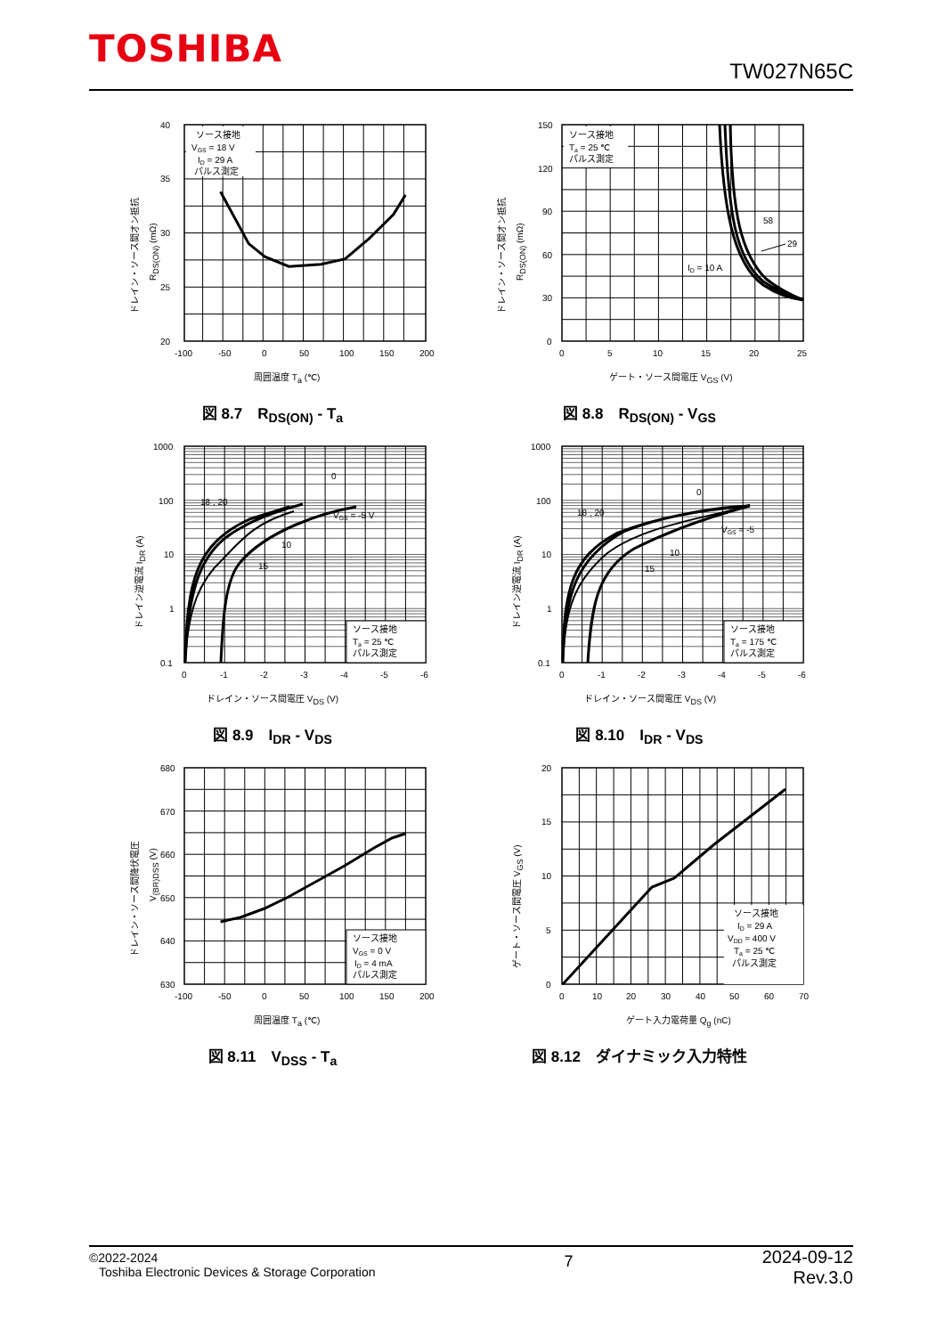TOSHIBA
TW027N65C
ソース接地
VGS = 18 V
ID = 29 A
パルス測定
40
35
30
25
20
-100
-50
0
50
100
150
200
周囲温度 Ta (℃)
ドレイン・ソース間オン抵抗
RDS(ON) (mΩ)
図 8.7　R<sub>DS(ON)</sub> - T<sub>a</sub>
ソース接地
Ta = 25 ℃
パルス測定
58
29
ID = 10 A
150
120
90
60
30
0
0
5
10
15
20
25
ゲート・ソース間電圧 VGS (V)
ドレイン・ソース間オン抵抗
RDS(ON) (mΩ)
図 8.8　R<sub>DS(ON)</sub> - V<sub>GS</sub>
ソース接地
Ta = 25 ℃
パルス測定
18 , 20
10
15
0
VGS = -5 V
1000
100
10
1
0.1
0
-1
-2
-3
-4
-5
-6
ドレイン・ソース間電圧 VDS (V)
ドレイン逆電流 IDR (A)
図 8.9　I<sub>DR</sub> - V<sub>DS</sub>
ソース接地
Ta = 175 ℃
パルス測定
18 , 20
10
15
0
VGS = -5
1000
100
10
1
0.1
0
-1
-2
-3
-4
-5
-6
ドレイン・ソース間電圧 VDS (V)
ドレイン逆電流 IDR (A)
図 8.10　I<sub>DR</sub> - V<sub>DS</sub>
ソース接地
VGS = 0 V
ID = 4 mA
パルス測定
680
670
660
650
640
630
-100
-50
0
50
100
150
200
周囲温度 Ta (℃)
ドレイン・ソース間降伏電圧
V(BR)DSS (V)
図 8.11　V<sub>DSS</sub> - T<sub>a</sub>
ソース接地
ID = 29 A
VDD ≈ 400 V
Ta = 25 ℃
パルス測定
20
15
10
5
0
0
10
20
30
40
50
60
70
ゲート入力電荷量 Qg (nC)
ゲート・ソース間電圧 VGS (V)
図 8.12　ダイナミック入力特性
©2022-2024
Toshiba Electronic Devices & Storage Corporation
7
2024-09-12
Rev.3.0